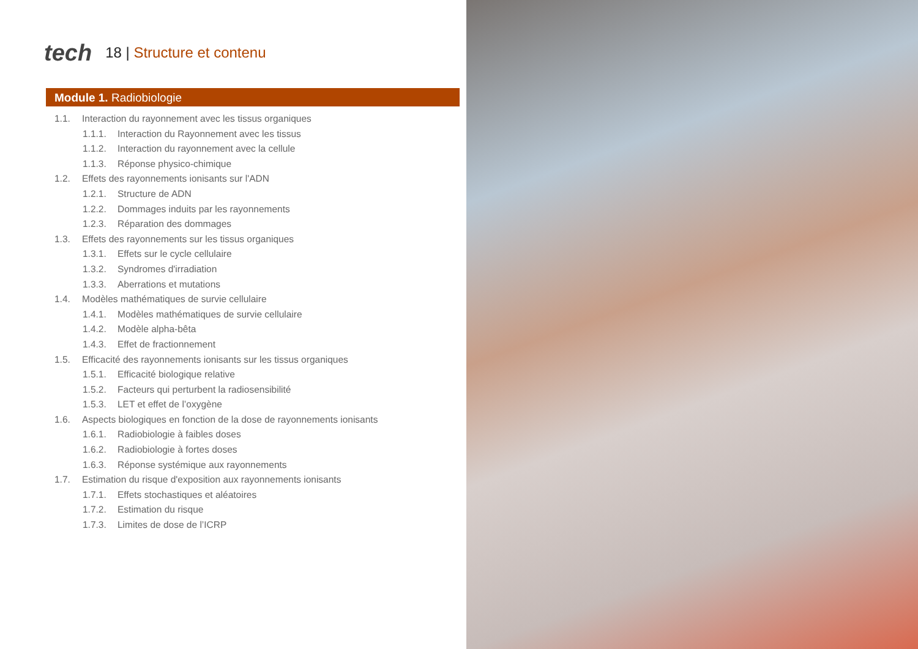tech
18 | Structure et contenu
Module 1. Radiobiologie
1.1. Interaction du rayonnement avec les tissus organiques
1.1.1. Interaction du Rayonnement avec les tissus
1.1.2. Interaction du rayonnement avec la cellule
1.1.3. Réponse physico-chimique
1.2. Effets des rayonnements ionisants sur l'ADN
1.2.1. Structure de ADN
1.2.2. Dommages induits par les rayonnements
1.2.3. Réparation des dommages
1.3. Effets des rayonnements sur les tissus organiques
1.3.1. Effets sur le cycle cellulaire
1.3.2. Syndromes d'irradiation
1.3.3. Aberrations et mutations
1.4. Modèles mathématiques de survie cellulaire
1.4.1. Modèles mathématiques de survie cellulaire
1.4.2. Modèle alpha-bêta
1.4.3. Effet de fractionnement
1.5. Efficacité des rayonnements ionisants sur les tissus organiques
1.5.1. Efficacité biologique relative
1.5.2. Facteurs qui perturbent la radiosensibilité
1.5.3. LET et effet de l’oxygène
1.6. Aspects biologiques en fonction de la dose de rayonnements ionisants
1.6.1. Radiobiologie à faibles doses
1.6.2. Radiobiologie à fortes doses
1.6.3. Réponse systémique aux rayonnements
1.7. Estimation du risque d'exposition aux rayonnements ionisants
1.7.1. Effets stochastiques et aléatoires
1.7.2. Estimation du risque
1.7.3. Limites de dose de l’ICRP